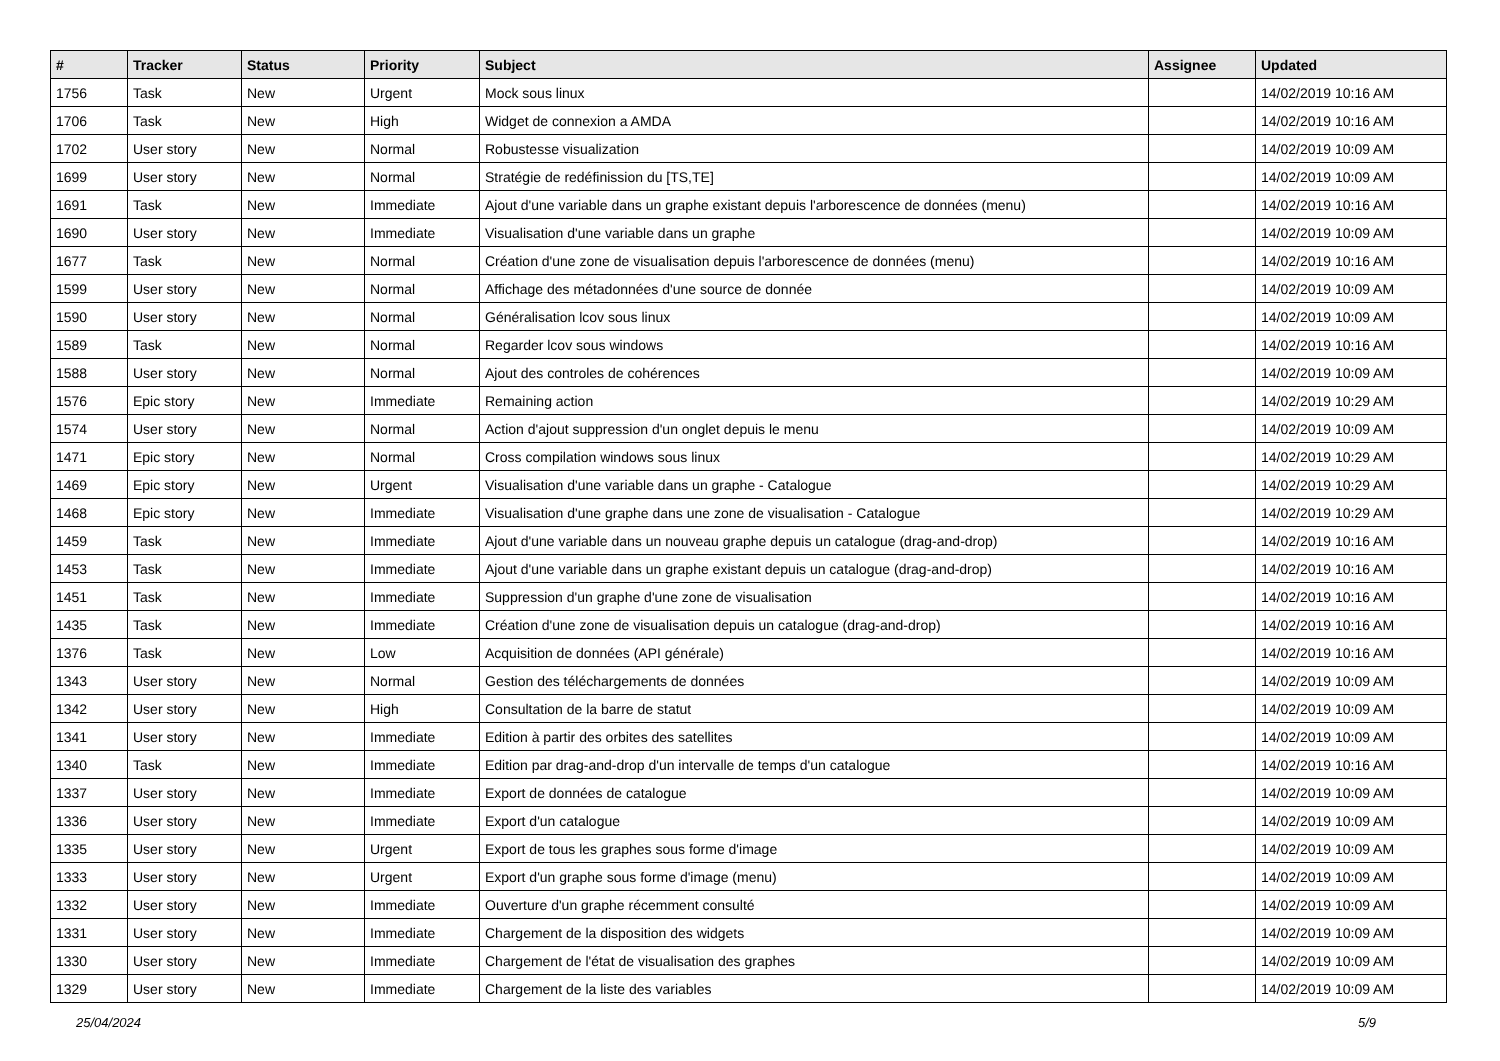| # | Tracker | Status | Priority | Subject | Assignee | Updated |
| --- | --- | --- | --- | --- | --- | --- |
| 1756 | Task | New | Urgent | Mock sous linux | | 14/02/2019 10:16 AM |
| 1706 | Task | New | High | Widget de connexion a AMDA | | 14/02/2019 10:16 AM |
| 1702 | User story | New | Normal | Robustesse visualization | | 14/02/2019 10:09 AM |
| 1699 | User story | New | Normal | Stratégie de redéfinission du [TS,TE] | | 14/02/2019 10:09 AM |
| 1691 | Task | New | Immediate | Ajout d'une variable dans un graphe existant depuis l'arborescence de données (menu) | | 14/02/2019 10:16 AM |
| 1690 | User story | New | Immediate | Visualisation d'une variable dans un graphe | | 14/02/2019 10:09 AM |
| 1677 | Task | New | Normal | Création d'une zone de visualisation depuis l'arborescence de données (menu) | | 14/02/2019 10:16 AM |
| 1599 | User story | New | Normal | Affichage des métadonnées d'une source de donnée | | 14/02/2019 10:09 AM |
| 1590 | User story | New | Normal | Généralisation lcov sous linux | | 14/02/2019 10:09 AM |
| 1589 | Task | New | Normal | Regarder lcov sous windows | | 14/02/2019 10:16 AM |
| 1588 | User story | New | Normal | Ajout des controles de cohérences | | 14/02/2019 10:09 AM |
| 1576 | Epic story | New | Immediate | Remaining action | | 14/02/2019 10:29 AM |
| 1574 | User story | New | Normal | Action d'ajout suppression d'un onglet depuis le menu | | 14/02/2019 10:09 AM |
| 1471 | Epic story | New | Normal | Cross compilation windows sous linux | | 14/02/2019 10:29 AM |
| 1469 | Epic story | New | Urgent | Visualisation d'une variable dans un graphe - Catalogue | | 14/02/2019 10:29 AM |
| 1468 | Epic story | New | Immediate | Visualisation d'une graphe dans une zone de visualisation - Catalogue | | 14/02/2019 10:29 AM |
| 1459 | Task | New | Immediate | Ajout d'une variable dans un nouveau graphe depuis un catalogue (drag-and-drop) | | 14/02/2019 10:16 AM |
| 1453 | Task | New | Immediate | Ajout d'une variable dans un graphe existant depuis un catalogue (drag-and-drop) | | 14/02/2019 10:16 AM |
| 1451 | Task | New | Immediate | Suppression d'un graphe d'une zone de visualisation | | 14/02/2019 10:16 AM |
| 1435 | Task | New | Immediate | Création d'une zone de visualisation depuis un catalogue (drag-and-drop) | | 14/02/2019 10:16 AM |
| 1376 | Task | New | Low | Acquisition de données (API générale) | | 14/02/2019 10:16 AM |
| 1343 | User story | New | Normal | Gestion des téléchargements de données | | 14/02/2019 10:09 AM |
| 1342 | User story | New | High | Consultation de la barre de statut | | 14/02/2019 10:09 AM |
| 1341 | User story | New | Immediate | Edition à partir des orbites des satellites | | 14/02/2019 10:09 AM |
| 1340 | Task | New | Immediate | Edition par drag-and-drop d'un intervalle de temps d'un catalogue | | 14/02/2019 10:16 AM |
| 1337 | User story | New | Immediate | Export de données de catalogue | | 14/02/2019 10:09 AM |
| 1336 | User story | New | Immediate | Export d'un catalogue | | 14/02/2019 10:09 AM |
| 1335 | User story | New | Urgent | Export de tous les graphes sous forme d'image | | 14/02/2019 10:09 AM |
| 1333 | User story | New | Urgent | Export d'un graphe sous forme d'image (menu) | | 14/02/2019 10:09 AM |
| 1332 | User story | New | Immediate | Ouverture d'un graphe récemment consulté | | 14/02/2019 10:09 AM |
| 1331 | User story | New | Immediate | Chargement de la disposition des widgets | | 14/02/2019 10:09 AM |
| 1330 | User story | New | Immediate | Chargement de l'état de visualisation des graphes | | 14/02/2019 10:09 AM |
| 1329 | User story | New | Immediate | Chargement de la liste des variables | | 14/02/2019 10:09 AM |
25/04/2024 5/9